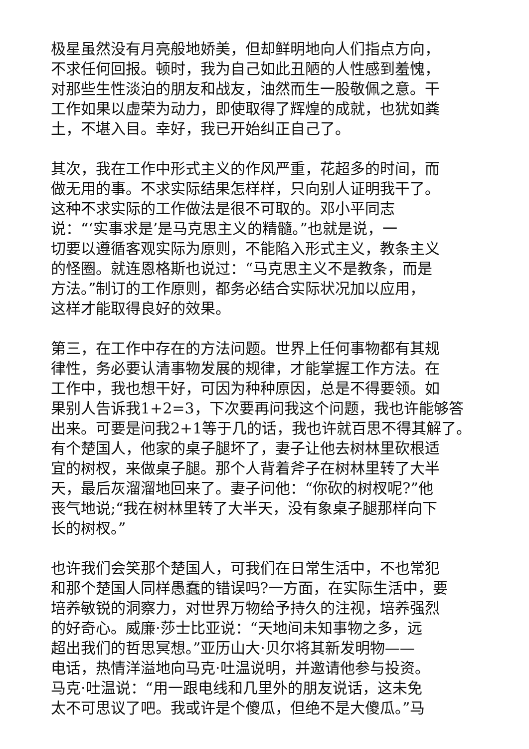极星虽然没有月亮般地娇美，但却鲜明地向人们指点方向，
不求任何回报。顿时，我为自己如此丑陋的人性感到羞愧，
对那些生性淡泊的朋友和战友，油然而生一股敬佩之意。干
工作如果以虚荣为动力，即使取得了辉煌的成就，也犹如粪
土，不堪入目。幸好，我已开始纠正自己了。
其次，我在工作中形式主义的作风严重，花超多的时间，而
做无用的事。不求实际结果怎样样，只向别人证明我干了。
这种不求实际的工作做法是很不可取的。邓小平同志
说：“‘实事求是’是马克思主义的精髓。”也就是说，一
切要以遵循客观实际为原则，不能陷入形式主义，教条主义
的怪圈。就连恩格斯也说过：“马克思主义不是教条，而是
方法。”制订的工作原则，都务必结合实际状况加以应用，
这样才能取得良好的效果。
第三，在工作中存在的方法问题。世界上任何事物都有其规
律性，务必要认清事物发展的规律，才能掌握工作方法。在
工作中，我也想干好，可因为种种原因，总是不得要领。如
果别人告诉我1+2=3，下次要再问我这个问题，我也许能够答
出来。可要是问我2+1等于几的话，我也许就百思不得其解了。
有个楚国人，他家的桌子腿坏了，妻子让他去树林里砍根适
宜的树杈，来做桌子腿。那个人背着斧子在树林里转了大半
天，最后灰溜溜地回来了。妻子问他：“你砍的树杈呢?”他
丧气地说;“我在树林里转了大半天，没有象桌子腿那样向下
长的树杈。”
也许我们会笑那个楚国人，可我们在日常生活中，不也常犯
和那个楚国人同样愚蠢的错误吗?一方面，在实际生活中，要
培养敏锐的洞察力，对世界万物给予持久的注视，培养强烈
的好奇心。威廉·莎士比亚说：“天地间未知事物之多，远
超出我们的哲思冥想。”亚历山大·贝尔将其新发明物——
电话，热情洋溢地向马克·吐温说明，并邀请他参与投资。
马克·吐温说：“用一跟电线和几里外的朋友说话，这未免
太不可思议了吧。我或许是个傻瓜，但绝不是大傻瓜。”马